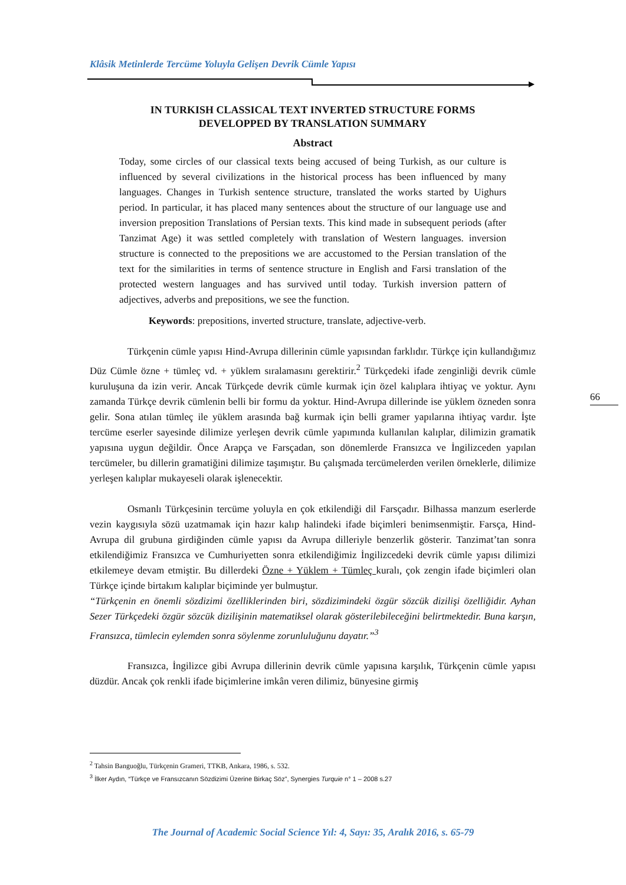Klâsik Metinlerde Tercüme Yoluyla Gelişen Devrik Cümle Yapısı
IN TURKISH CLASSICAL TEXT INVERTED STRUCTURE FORMS DEVELOPPED BY TRANSLATION SUMMARY
Abstract
Today, some circles of our classical texts being accused of being Turkish, as our culture is influenced by several civilizations in the historical process has been influenced by many languages. Changes in Turkish sentence structure, translated the works started by Uighurs period. In particular, it has placed many sentences about the structure of our language use and inversion preposition Translations of Persian texts. This kind made in subsequent periods (after Tanzimat Age) it was settled completely with translation of Western languages. inversion structure is connected to the prepositions we are accustomed to the Persian translation of the text for the similarities in terms of sentence structure in English and Farsi translation of the protected western languages and has survived until today. Turkish inversion pattern of adjectives, adverbs and prepositions, we see the function.
Keywords: prepositions, inverted structure, translate, adjective-verb.
Türkçenin cümle yapısı Hind-Avrupa dillerinin cümle yapısından farklıdır. Türkçe için kullandığımız Düz Cümle özne + tümleç vd. + yüklem sıralamasını gerektirir.<sup>2</sup> Türkçedeki ifade zenginliği devrik cümle kuruluşuna da izin verir. Ancak Türkçede devrik cümle kurmak için özel kalıplara ihtiyaç ve yoktur. Aynı zamanda Türkçe devrik cümlenin belli bir formu da yoktur. Hind-Avrupa dillerinde ise yüklem özneden sonra gelir. Sona atılan tümleç ile yüklem arasında bağ kurmak için belli gramer yapılarına ihtiyaç vardır. İşte tercüme eserler sayesinde dilimize yerleşen devrik cümle yapımında kullanılan kalıplar, dilimizin gramatik yapısına uygun değildir. Önce Arapça ve Farsçadan, son dönemlerde Fransızca ve İngilizceden yapılan tercümeler, bu dillerin gramatiğini dilimize taşımıştır. Bu çalışmada tercümelerden verilen örneklerle, dilimize yerleşen kalıplar mukayeseli olarak işlenecektir.
Osmanlı Türkçesinin tercüme yoluyla en çok etkilendiği dil Farsçadır. Bilhassa manzum eserlerde vezin kaygısıyla sözü uzatmamak için hazır kalıp halindeki ifade biçimleri benimsenmiştir. Farsça, Hind-Avrupa dil grubuna girdiğinden cümle yapısı da Avrupa dilleriyle benzerlik gösterir. Tanzimat’tan sonra etkilendiğimiz Fransızca ve Cumhuriyetten sonra etkilendiğimiz İngilizcedeki devrik cümle yapısı dilimizi etkilemeye devam etmiştir. Bu dillerdeki Özne + Yüklem + Tümleç kuralı, çok zengin ifade biçimleri olan Türkçe içinde birtakım kalıplar biçiminde yer bulmuştur.
“Türkçenin en önemli sözdizimi özelliklerinden biri, sözdizimindeki özgür sözcük dizilişi özelliğidir. Ayhan Sezer Türkçedeki özgür sözcük dizilişinin matematiksel olarak gösterilebileceğini belirtmektedir. Buna karşın, Fransızca, tümlecin eylemden sonra söylenme zorunluluğunu dayatır.”<sup>3</sup>
Fransızca, İngilizce gibi Avrupa dillerinin devrik cümle yapısına karşılık, Türkçenin cümle yapısı düzdür. Ancak çok renkli ifade biçimlerine imkân veren dilimiz, bünyesine girmiş
66
<sup>2</sup> Tahsin Banguoğlu, Türkçenin Grameri, TTKB, Ankara, 1986, s. 532.
<sup>3</sup> İlker Aydın, “Türkçe ve Fransızcanın Sözdizimi Üzerine Birkaç Söz”, Synergies Turquie n° 1 – 2008 s.27
The Journal of Academic Social Science Yıl: 4, Sayı: 35, Aralık 2016, s. 65-79